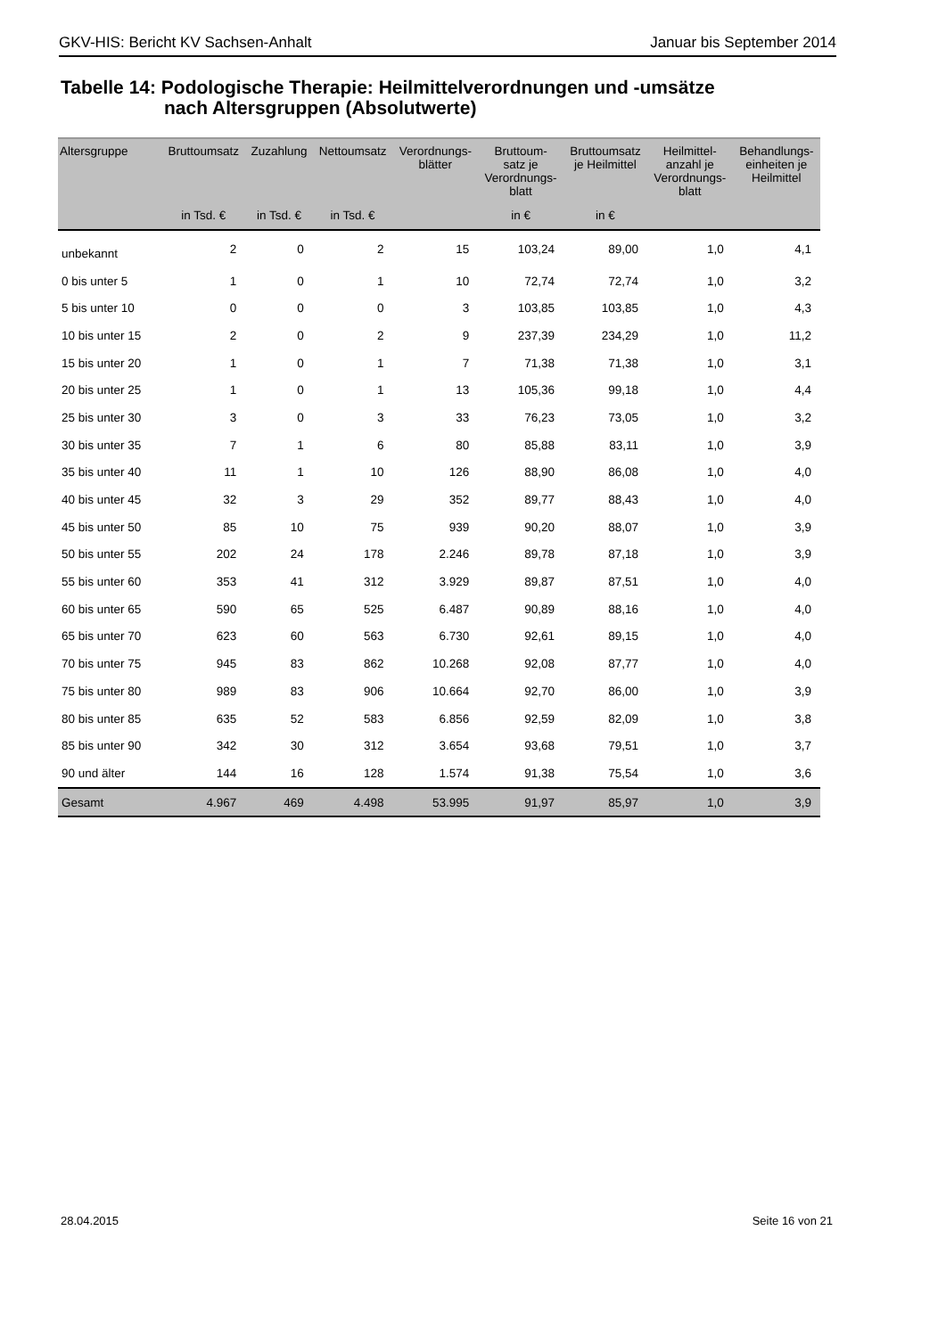GKV-HIS: Bericht KV Sachsen-Anhalt Januar bis September 2014
Tabelle 14: Podologische Therapie: Heilmittelverordnungen und -umsätze
nach Altersgruppen (Absolutwerte)
| Altersgruppe | Bruttoumsatz | Zuzahlung | Nettoumsatz | Verordnungs- blätter | Bruttoum- satz je Verordnungs- blatt | Bruttoumsatz je Heilmittel | Heilmittel- anzahl je Verordnungs- blatt | Behandlungs- einheiten je Heilmittel |
| --- | --- | --- | --- | --- | --- | --- | --- | --- |
| | in Tsd. € | in Tsd. € | in Tsd. € | | in € | in € | | |
| unbekannt | 2 | 0 | 2 | 15 | 103,24 | 89,00 | 1,0 | 4,1 |
| 0 bis unter 5 | 1 | 0 | 1 | 10 | 72,74 | 72,74 | 1,0 | 3,2 |
| 5 bis unter 10 | 0 | 0 | 0 | 3 | 103,85 | 103,85 | 1,0 | 4,3 |
| 10 bis unter 15 | 2 | 0 | 2 | 9 | 237,39 | 234,29 | 1,0 | 11,2 |
| 15 bis unter 20 | 1 | 0 | 1 | 7 | 71,38 | 71,38 | 1,0 | 3,1 |
| 20 bis unter 25 | 1 | 0 | 1 | 13 | 105,36 | 99,18 | 1,0 | 4,4 |
| 25 bis unter 30 | 3 | 0 | 3 | 33 | 76,23 | 73,05 | 1,0 | 3,2 |
| 30 bis unter 35 | 7 | 1 | 6 | 80 | 85,88 | 83,11 | 1,0 | 3,9 |
| 35 bis unter 40 | 11 | 1 | 10 | 126 | 88,90 | 86,08 | 1,0 | 4,0 |
| 40 bis unter 45 | 32 | 3 | 29 | 352 | 89,77 | 88,43 | 1,0 | 4,0 |
| 45 bis unter 50 | 85 | 10 | 75 | 939 | 90,20 | 88,07 | 1,0 | 3,9 |
| 50 bis unter 55 | 202 | 24 | 178 | 2.246 | 89,78 | 87,18 | 1,0 | 3,9 |
| 55 bis unter 60 | 353 | 41 | 312 | 3.929 | 89,87 | 87,51 | 1,0 | 4,0 |
| 60 bis unter 65 | 590 | 65 | 525 | 6.487 | 90,89 | 88,16 | 1,0 | 4,0 |
| 65 bis unter 70 | 623 | 60 | 563 | 6.730 | 92,61 | 89,15 | 1,0 | 4,0 |
| 70 bis unter 75 | 945 | 83 | 862 | 10.268 | 92,08 | 87,77 | 1,0 | 4,0 |
| 75 bis unter 80 | 989 | 83 | 906 | 10.664 | 92,70 | 86,00 | 1,0 | 3,9 |
| 80 bis unter 85 | 635 | 52 | 583 | 6.856 | 92,59 | 82,09 | 1,0 | 3,8 |
| 85 bis unter 90 | 342 | 30 | 312 | 3.654 | 93,68 | 79,51 | 1,0 | 3,7 |
| 90 und älter | 144 | 16 | 128 | 1.574 | 91,38 | 75,54 | 1,0 | 3,6 |
| Gesamt | 4.967 | 469 | 4.498 | 53.995 | 91,97 | 85,97 | 1,0 | 3,9 |
28.04.2015 Seite 16 von 21